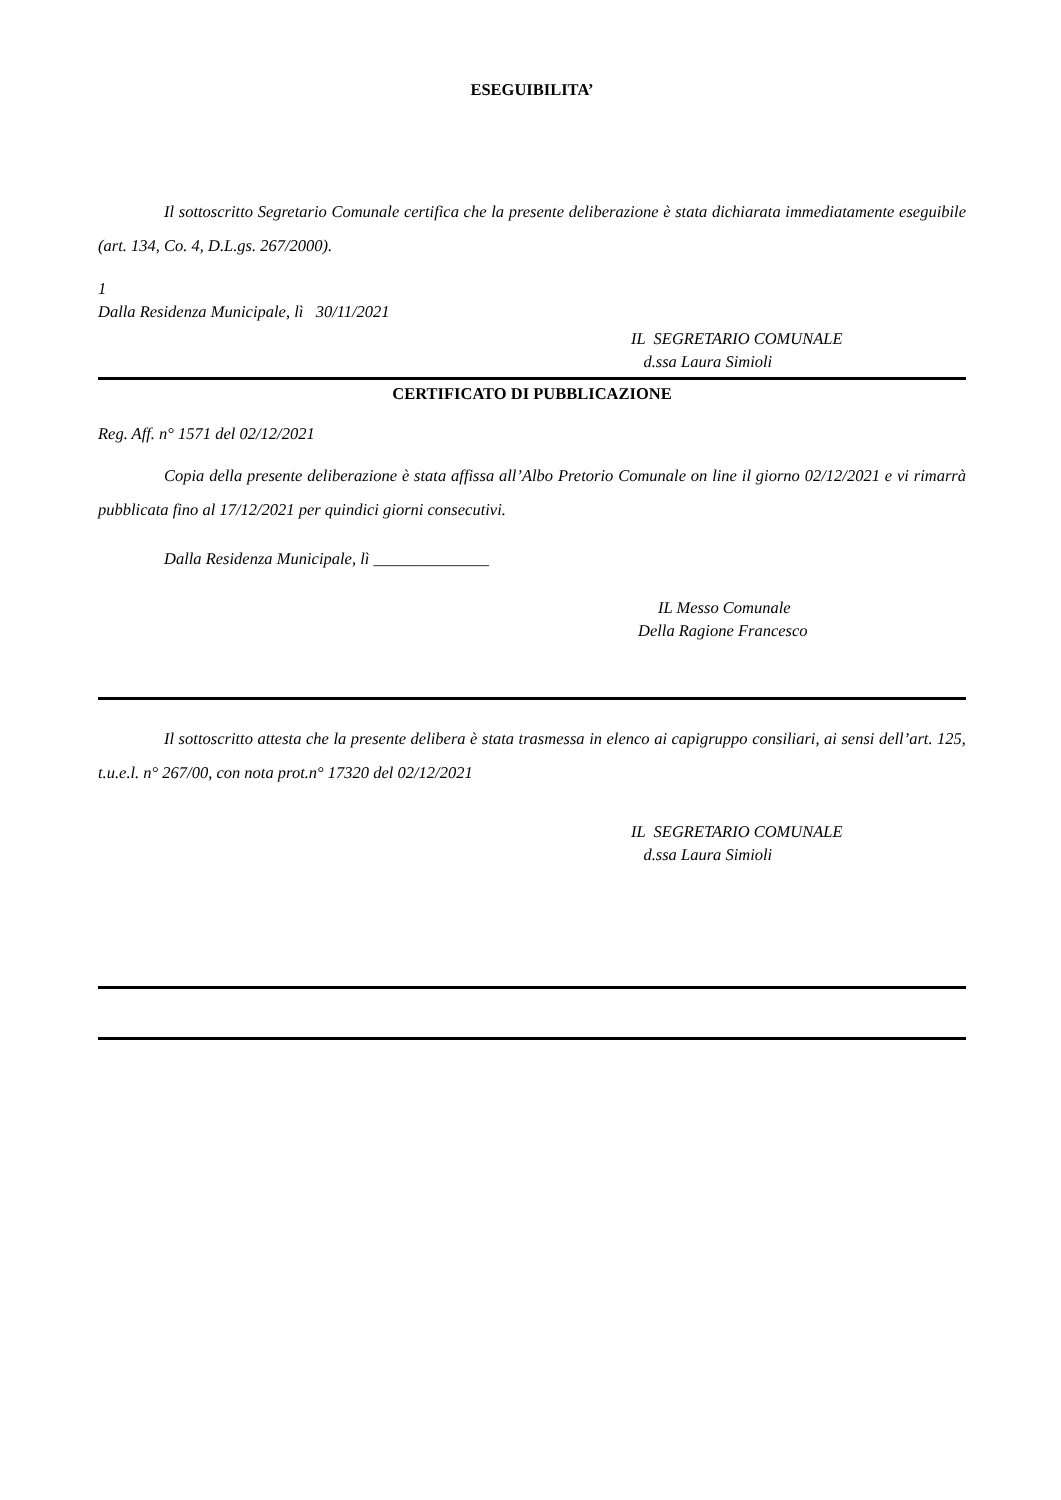ESEGUIBILITA’
Il sottoscritto Segretario Comunale certifica che la presente deliberazione è stata dichiarata immediatamente eseguibile (art. 134, Co. 4, D.L.gs. 267/2000).
1
Dalla Residenza Municipale, lì 30/11/2021
IL SEGRETARIO COMUNALE
d.ssa Laura Simioli
CERTIFICATO DI PUBBLICAZIONE
Reg. Aff. n° 1571 del 02/12/2021
Copia della presente deliberazione è stata affissa all’Albo Pretorio Comunale on line il giorno 02/12/2021 e vi rimarrà pubblicata fino al 17/12/2021 per quindici giorni consecutivi.
Dalla Residenza Municipale, lì ______________
IL Messo Comunale
Della Ragione Francesco
Il sottoscritto attesta che la presente delibera è stata trasmessa in elenco ai capigruppo consiliari, ai sensi dell’art. 125, t.u.e.l. n° 267/00, con nota prot.n° 17320 del 02/12/2021
IL SEGRETARIO COMUNALE
d.ssa Laura Simioli